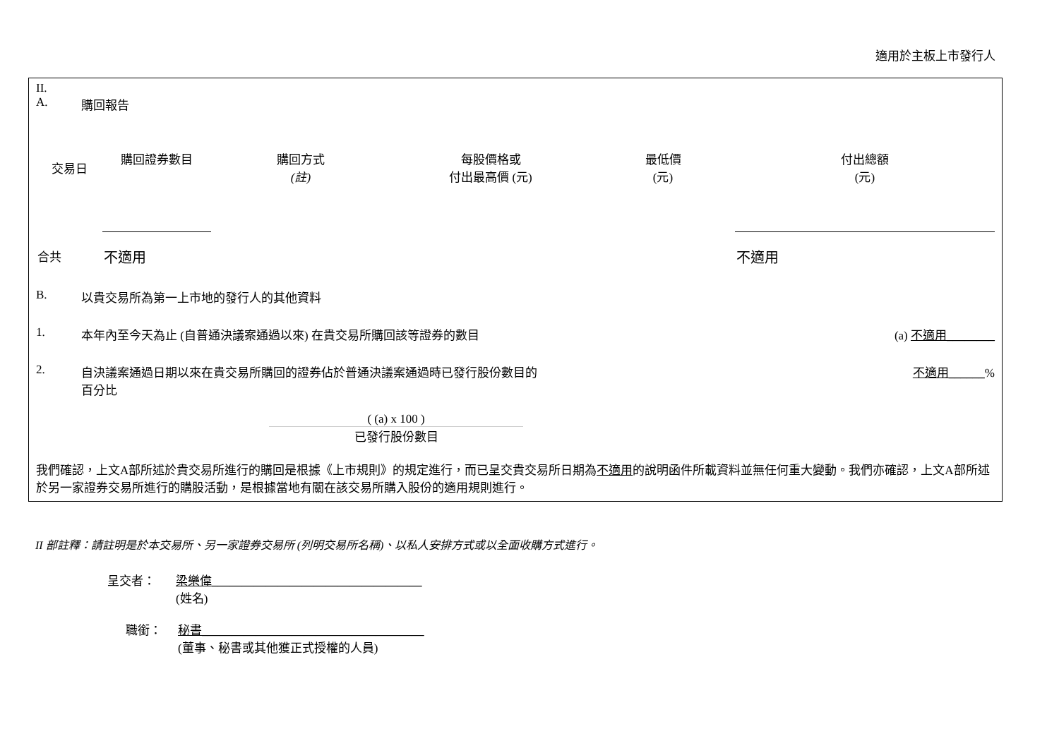適用於主板上市發行人
II.
A. 購回報告
| 交易日 | 購回證券數目 | 購回方式 (註) | 每股價格或 付出最高價 (元) | 最低價 (元) | 付出總額 (元) |
| --- | --- | --- | --- | --- | --- |
| 合共 | 不適用 | | | | 不適用 |
B. 以貴交易所為第一上市地的發行人的其他資料
1. 本年內至今天為止 (自普通決議案通過以來) 在貴交易所購回該等證券的數目 (a) 不適用________
2. 自決議案通過日期以來在貴交易所購回的證券佔於普通決議案通過時已發行股份數目的
百分比 不適用______%
( (a) x 100 )
已發行股份數目
我們確認，上文A部所述於貴交易所進行的購回是根據《上市規則》的規定進行，而已呈交貴交易所日期為不適用的說明函件所載資料並無任何重大變動。我們亦確認，上文A部所述於另一家證券交易所進行的購股活動，是根據當地有關在該交易所購入股份的適用規則進行。
II 部註釋：請註明是於本交易所、另一家證券交易所 (列明交易所名稱)、以私人安排方式或以全面收購方式進行。
呈交者： 梁樂偉___________________________________
(姓名)
職銜： 秘書_____________________________________
(董事、秘書或其他獲正式授權的人員)